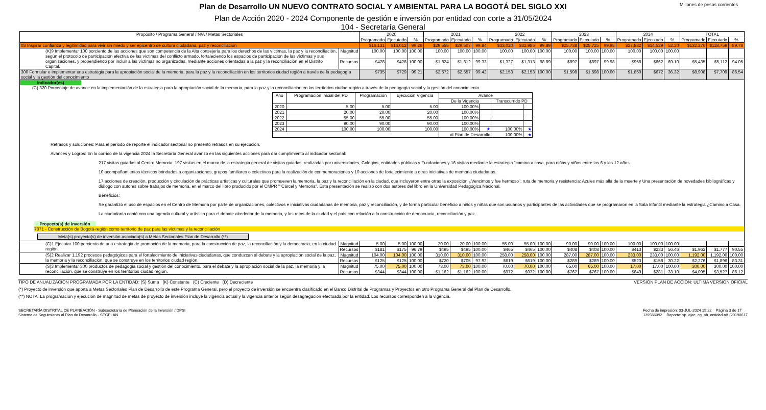Plan de Desarrollo UN NUEVO CONTRATO SOCIAL Y AMBIENTAL PARA LA BOGOTÁ DEL SIGLO XXI
Millones de pesos corrientes
Plan de Acción 2020 - 2024 Componente de gestión e inversión por entidad con corte a 31/05/2024
104 - Secretaría General
| Propósito / Programa General / N/A / Metas Sectoriales | | 2020 | | | 2021 | | | 2022 | | | 2023 | | | 2024 | | | TOTAL | | |
| --- | --- | --- | --- | --- | --- | --- | --- | --- | --- | --- | --- | --- | --- | --- | --- | --- | --- | --- | --- |
| | | Programado | Ejecutado | % | Programado | Ejecutado | % | Programado | Ejecutado | % | Programado | Ejecutado | % | Programado | Ejecutado | % | Programado | Ejecutado | % |
| 03 Inspirar confianza y legitimidad para vivir sin miedo y ser epicentro de cultura ciudadana, paz y reconciliación | | $16,131 | $16,012 | 99.26 | $29,555 | $29,507 | 99.84 | $33,020 | $32,986 | 99.89 | $25,738 | $25,725 | 99.95 | $27,832 | $14,529 | 52.20 | $132,276 | $118,759 | 89.78 |
| (K)9 Implementar 100 porciento de las acciones que son competencia de la Alta consejería para los derechos de las víctimas, la paz y la reconciliación, según el protocolo de participación efectiva de las víctimas del conflicto armado, fortaleciendo los espacios de participación de las víctimas y sus organizaciones, y propendiendo por incluir a las víctimas no organizadas, mediante acciones orientadas a la paz y la reconciliación en el Distrito Capital. | Magnitud | 100.00 | 100.00 | 100.00 | 100.00 | 100.00 | 100.00 | 100.00 | 100.00 | 100.00 | 100.00 | 100.00 | 100.00 | 100.00 | 100.00 | 100.00 | | | |
| | Recursos | $428 | $428 | 100.00 | $1,824 | $1,812 | 99.33 | $1,327 | $1,313 | 98.89 | $897 | $897 | 99.98 | $958 | $662 | 69.10 | $5,435 | $5,112 | 94.05 |
| 300 Formular e implementar una estrategia para la apropiación social de la memoria, para la paz y la reconciliación en los territorios ciudad región a través de la pedagogía social y la gestión del conocimiento | | $735 | $729 | 99.21 | $2,572 | $2,557 | 99.42 | $2,153 | $2,153 | 100.00 | $1,598 | $1,598 | 100.00 | $1.850 | $672 | 36.32 | $8,908 | $7,709 | 86.54 |
| Indicador(es) (C) 320 Porcentaje de avance en la implementación de la estrategia para la apropiación social de la memoria, para la paz y la reconciliación en los territorios ciudad región a través de la pedagogía social y la gestión del conocimiento / Año / Programación Inicial del PD / Programación / Ejecución Vigencia / Avance / / / / / --- / --- / --- / --- / --- / --- / --- / --- / / / / / / De la Vigencia / / Transcurrido PD / / / 2020 / 5.00 / 5.00 / 5.00 / 100.00% / / / / / 2021 / 20.00 / 20.00 / 20.00 / 100.00% / / / / / 2022 / 55.00 / 55.00 / 55.00 / 100.00% / / / / / 2023 / 90.00 / 90.00 / 90.00 / 100.00% / / / / / 2024 / 100.00 / 100.00 / 100.00 / 100.00% / ★ / 100.00% / ★ / / / / / / al Plan de Desarrollo / / 100.00% / ★ / Retrasos y soluciones: Para el periodo de reporte el indicador sectorial no presentó retrasos en su ejecución. Avances y Logros: En lo corrido de la vigencia 2024 la Secretaría General avanzó en las siguientes acciones para dar cumplimiento al indicador sectorial: 217 visitas guiadas al Centro Memoria: 197 visitas en el marco de la estrategia general de visitas guiadas, realizadas por universidades, Colegios, entidades públicas y Fundaciones y 16 visitas mediante la estrategia "camino a casa, para niñas y niños entre los 6 y los 12 años. 10 acompañamientos técnicos brindados a organizaciones, grupos familiares o colectivos para la realización de conmemoraciones y 10 acciones de fortalecimiento a otras iniciativas de memoria ciudadanas. 17 acciones de creación, producción y circulación de prácticas artísticas y culturales que promueven la memoria, la paz y la reconciliación en la ciudad, que incluyeron entre otras la exposición ¿Vencimos y fue hermoso", ruta de memoria y resistencia: Azules más allá de la muerte y Una presentación de novedades bibliográficas y diálogo con autores sobre trabajos de memoria, en el marco del libro producido por el CMPR ""Cárcel y Memoria". Esta presentación se realizó con dos autores del libro en la Universidad Pedagógica Nacional. Beneficios: Se garantizó el uso de espacios en el Centro de Memoria por parte de organizaciones, colectivos e iniciativas ciudadanas de memoria, paz y reconciliación, y de forma particular beneficio a niños y niñas que son usuarios y participantes de las actividades que se programaron en la Sala Infantil mediante la estrategia ¿Camino a Casa. La ciudadanía contó con una agenda cultural y artística para el debate alrededor de la memoria, y los retos de la ciudad y el país con relación a la construcción de democracia, reconciliación y paz. Proyecto(s) de inversión 7871 - Construcción de Bogotá-región como territorio de paz para las víctimas y la reconciliación Meta(s) proyecto(s) de inversión asociada(s) a Metas Sectoriales Plan de Desarrollo (**) | | | | | | | | | | | | | | | | | | | |
| (C)1 Ejecutar 100 porciento de una estrategia de promoción de la memoria, para la construcción de paz, la reconciliación y la democracia, en la ciudad región. | Magnitud | 5.00 | 5.00 | 100.00 | 20.00 | 20.00 | 100.00 | 55.00 | 55.00 | 100.00 | 90.00 | 90.00 | 100.00 | 100.00 | 100.00 | 100.00 | | | |
| | Recursos | $181 | $175 | 96.79 | $495 | $495 | 100.00 | $465 | $465 | 100.00 | $408 | $408 | 100.00 | $413 | $233 | 56.46 | $1,962 | $1,777 | 90.55 |
| (S)2 Realizar 1,192 procesos pedagógicos para el fortalecimiento de iniciativas ciudadanas, que conduzcan al debate y la apropiación social de la paz, la memoria y la reconciliación, que se construye en los territorios ciudad región. | Magnitud | 104.00 | 104.00 | 100.00 | 310.00 | 310.00 | 100.00 | 258.00 | 258.00 | 100.00 | 287.00 | 287.00 | 100.00 | 233.00 | 233.00 | 100.00 | 1,192.00 | 1,192.00 | 100.00 |
| | Recursos | $125 | $125 | 100.00 | $720 | $705 | 97.92 | $619 | $619 | 100.00 | $289 | $289 | 100.00 | $523 | $158 | 30.22 | $2,276 | $1,896 | 83.31 |
| (S)3 Implementar 300 productos de pedagogía social y gestión del conocimiento, para el debate y la apropiación social de la paz, la memoria y la reconciliación, que se construye en los territorios ciudad región. | Magnitud | 75.00 | 75.00 | 100.00 | 73.00 | 73.00 | 100.00 | 70.00 | 70.00 | 100.00 | 65.00 | 65.00 | 100.00 | 17.00 | 17.00 | 100.00 | 300.00 | 300.00 | 100.00 |
| | Recursos | $344 | $344 | 100.00 | $1,162 | $1,162 | 100.00 | $972 | $972 | 100.00 | $767 | $767 | 100.00 | $849 | $281 | 33.10 | $4,095 | $3,527 | 86.12 |
TIPO DE ANUALIZACION PROGRAMADA POR LA ENTIDAD: (S) Suma (K) Constante (C) Creciente (D) Decreciente VERSION PLAN DE ACCION: ULTIMA VERSION OFICIAL
(*) Proyecto de inversión que aporta a Metas Sectoriales Plan de Desarrollo de este Programa General, pero el proyecto de inversión se encuentra clasificado en el Banco Distrital de Programas y Proyectos en otro Programa General del Plan de Desarrollo.
(**) NOTA: La programación y ejecución de magnitud de metas de proyecto de inversión incluye la vigencia actual y la vigencia anterior según desagregación efectuada por la entidad. Los recursos corresponden a la vigencia.
SECRETARÍA DISTRITAL DE PLANEACIÓN - Subsecretaría de Planeación de la Inversión / DPSI
Sistema de Seguimiento al Plan de Desarrollo - SEGPLAN
Fecha de impresión: 03-JUL-2024 15:22 Página 3 de 17
139566092 Reporte: sp_ejec_cg_bh_entidad.rdf (20190617